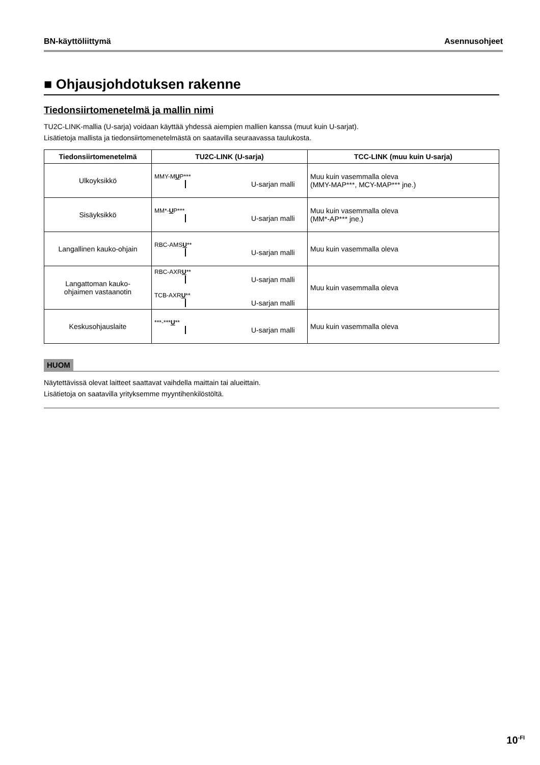BN-käyttöliittymä Asennusohjeet
■ Ohjausjohdotuksen rakenne
Tiedonsiirtomenetelmä ja mallin nimi
TU2C-LINK-mallia (U-sarja) voidaan käyttää yhdessä aiempien mallien kanssa (muut kuin U-sarjat).
Lisätietoja mallista ja tiedonsiirtomenetelmästä on saatavilla seuraavassa taulukosta.
| Tiedonsiirtomenetelmä | TU2C-LINK (U-sarja) | TCC-LINK (muu kuin U-sarja) |
| --- | --- | --- |
| Ulkoyksikkö | MMY-M U P*** U-sarjan malli | Muu kuin vasemmalla oleva (MMY-MAP***, MCY-MAP*** jne.) |
| Sisäyksikkö | MM*- U P*** U-sarjan malli | Muu kuin vasemmalla oleva (MM*-AP*** jne.) |
| Langallinen kauko-ohjain | RBC-AMS U ** U-sarjan malli | Muu kuin vasemmalla oleva |
| Langattoman kauko- ohjaimen vastaanotin | RBC-AXR U ** U-sarjan malli TCB-AXR U ** U-sarjan malli | Muu kuin vasemmalla oleva |
| Keskusohjauslaite | ***-*** U ** U-sarjan malli | Muu kuin vasemmalla oleva |
HUOM
Näytettävissä olevat laitteet saattavat vaihdella maittain tai alueittain.
Lisätietoja on saatavilla yrityksemme myyntihenkilöstöltä.
10<sup>-FI</sup>